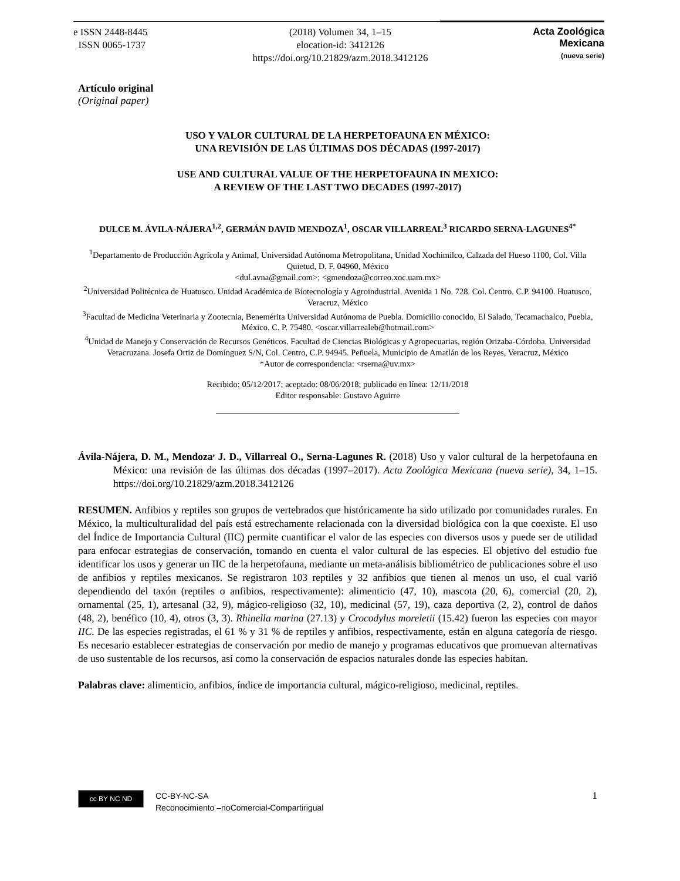e ISSN 2448-8445
ISSN 0065-1737
(2018) Volumen 34, 1–15
elocation-id: 3412126
https://doi.org/10.21829/azm.2018.3412126
Acta Zoológica
Mexicana
(nueva serie)
Artículo original
(Original paper)
USO Y VALOR CULTURAL DE LA HERPETOFAUNA EN MÉXICO:
UNA REVISIÓN DE LAS ÚLTIMAS DOS DÉCADAS (1997-2017)
USE AND CULTURAL VALUE OF THE HERPETOFAUNA IN MEXICO:
A REVIEW OF THE LAST TWO DECADES (1997-2017)
DULCE M. ÁVILA-NÁJERA<sup>1,2</sup>, GERMÁN DAVID MENDOZA<sup>1</sup>, OSCAR VILLARREAL<sup>3</sup> RICARDO SERNA-LAGUNES<sup>4*</sup>
<sup>1</sup> Departamento de Producción Agrícola y Animal, Universidad Autónoma Metropolitana, Unidad Xochimilco, Calzada del Hueso 1100, Col. Villa Quietud, D. F. 04960, México
<dul.avna@gmail.com>; <gmendoza@correo.xoc.uam.mx>
<sup>2</sup> Universidad Politécnica de Huatusco. Unidad Académica de Biotecnología y Agroindustrial. Avenida 1 No. 728. Col. Centro. C.P. 94100. Huatusco, Veracruz, México
<sup>3</sup> Facultad de Medicina Veterinaria y Zootecnia, Benemérita Universidad Autónoma de Puebla. Domicilio conocido, El Salado, Tecamachalco, Puebla, México. C. P. 75480. <oscar.villarrealeb@hotmail.com>
<sup>4</sup> Unidad de Manejo y Conservación de Recursos Genéticos. Facultad de Ciencias Biológicas y Agropecuarias, región Orizaba-Córdoba. Universidad Veracruzana. Josefa Ortiz de Domínguez S/N, Col. Centro, C.P. 94945. Peñuela, Municipio de Amatlán de los Reyes, Veracruz, México
*Autor de correspondencia: <rserna@uv.mx>
Recibido: 05/12/2017; aceptado: 08/06/2018; publicado en línea: 12/11/2018
Editor responsable: Gustavo Aguirre
Ávila-Nájera, D. M., Mendoza<sup>,</sup> J. D., Villarreal O., Serna-Lagunes R. (2018) Uso y valor cultural de la herpetofauna en México: una revisión de las últimas dos décadas (1997–2017). Acta Zoológica Mexicana (nueva serie), 34, 1–15. https://doi.org/10.21829/azm.2018.3412126
RESUMEN. Anfibios y reptiles son grupos de vertebrados que históricamente ha sido utilizado por comunidades rurales. En México, la multiculturalidad del país está estrechamente relacionada con la diversidad biológica con la que coexiste. El uso del Índice de Importancia Cultural (IIC) permite cuantificar el valor de las especies con diversos usos y puede ser de utilidad para enfocar estrategias de conservación, tomando en cuenta el valor cultural de las especies. El objetivo del estudio fue identificar los usos y generar un IIC de la herpetofauna, mediante un meta-análisis bibliométrico de publicaciones sobre el uso de anfibios y reptiles mexicanos. Se registraron 103 reptiles y 32 anfibios que tienen al menos un uso, el cual varió dependiendo del taxón (reptiles o anfibios, respectivamente): alimenticio (47, 10), mascota (20, 6), comercial (20, 2), ornamental (25, 1), artesanal (32, 9), mágico-religioso (32, 10), medicinal (57, 19), caza deportiva (2, 2), control de daños (48, 2), benéfico (10, 4), otros (3, 3). Rhinella marina (27.13) y Crocodylus moreletii (15.42) fueron las especies con mayor IIC. De las especies registradas, el 61 % y 31 % de reptiles y anfibios, respectivamente, están en alguna categoría de riesgo. Es necesario establecer estrategias de conservación por medio de manejo y programas educativos que promuevan alternativas de uso sustentable de los recursos, así como la conservación de espacios naturales donde las especies habitan.
Palabras clave: alimenticio, anfibios, índice de importancia cultural, mágico-religioso, medicinal, reptiles.
cc BY NC ND
CC-BY-NC-SA
Reconocimiento –noComercial-Compartirigual
1